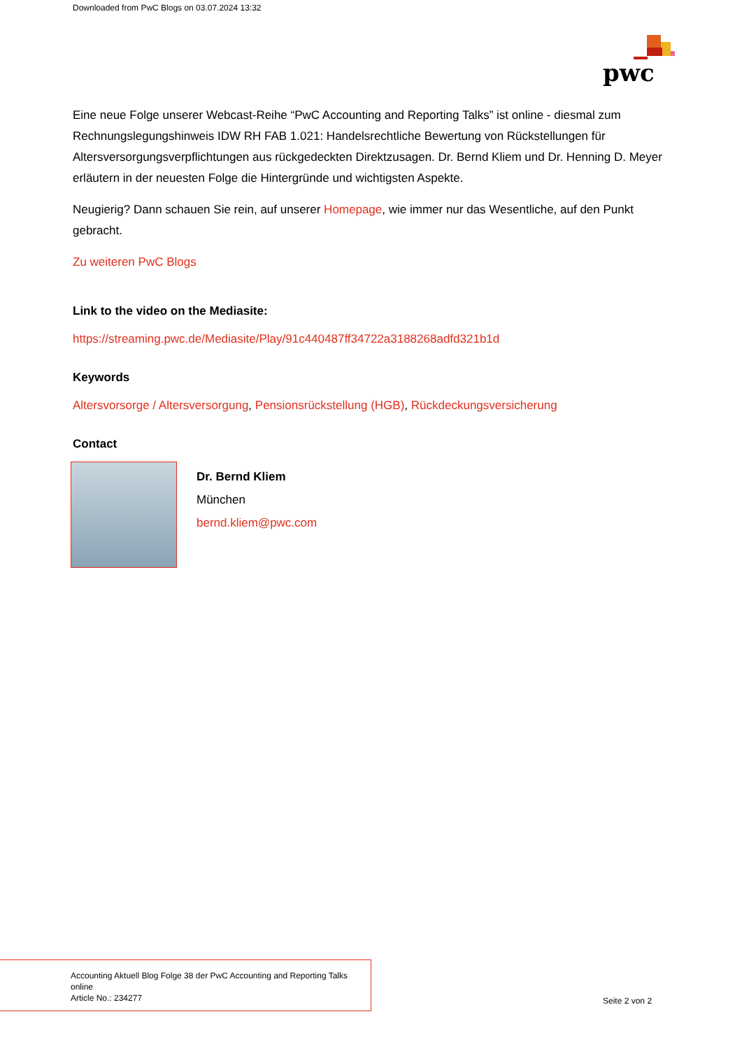Downloaded from PwC Blogs on 03.07.2024 13:32
pwc
Eine neue Folge unserer Webcast-Reihe “PwC Accounting and Reporting Talks” ist online - diesmal zum Rechnungslegungshinweis IDW RH FAB 1.021: Handelsrechtliche Bewertung von Rückstellungen für Altersversorgungsverpflichtungen aus rückgedeckten Direktzusagen. Dr. Bernd Kliem und Dr. Henning D. Meyer erläutern in der neuesten Folge die Hintergründe und wichtigsten Aspekte.
Neugierig? Dann schauen Sie rein, auf unserer Homepage, wie immer nur das Wesentliche, auf den Punkt gebracht.
Zu weiteren PwC Blogs
Link to the video on the Mediasite:
https://streaming.pwc.de/Mediasite/Play/91c440487ff34722a3188268adfd321b1d
Keywords
Altersvorsorge / Altersversorgung, Pensionsrückstellung (HGB), Rückdeckungsversicherung
Contact
Dr. Bernd Kliem
München
bernd.kliem@pwc.com
Accounting Aktuell Blog Folge 38 der PwC Accounting and Reporting Talks
online
Article No.: 234277
Seite 2 von 2